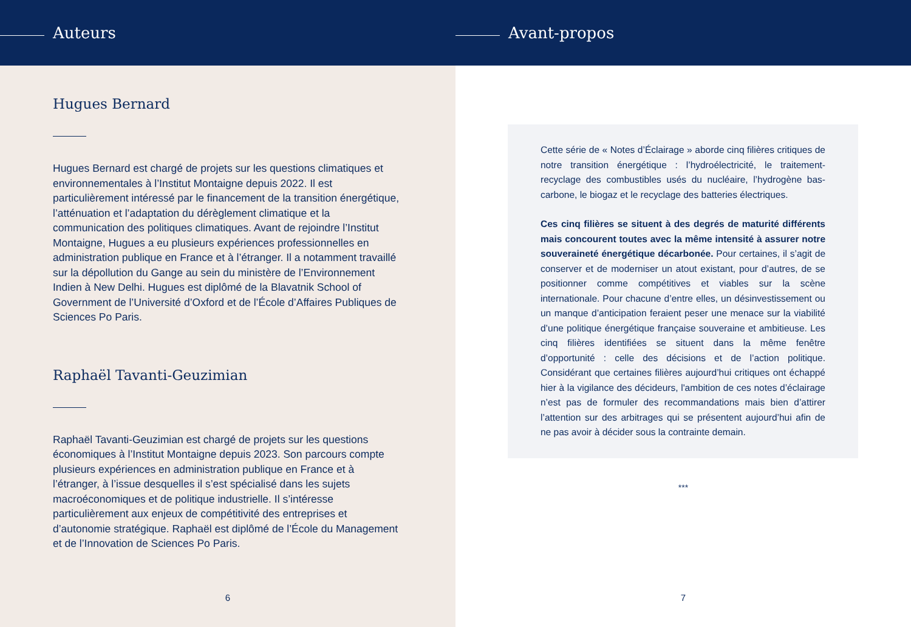Auteurs
Hugues Bernard
Hugues Bernard est chargé de projets sur les questions climatiques et environnementales à l’Institut Montaigne depuis 2022. Il est particulièrement intéressé par le financement de la transition énergétique, l’atténuation et l’adaptation du dérèglement climatique et la communication des politiques climatiques. Avant de rejoindre l’Institut Montaigne, Hugues a eu plusieurs expériences professionnelles en administration publique en France et à l’étranger. Il a notamment travaillé sur la dépollution du Gange au sein du ministère de l’Environnement Indien à New Delhi. Hugues est diplômé de la Blavatnik School of Government de l’Université d’Oxford et de l’École d’Affaires Publiques de Sciences Po Paris.
Raphaël Tavanti-Geuzimian
Raphaël Tavanti-Geuzimian est chargé de projets sur les questions économiques à l’Institut Montaigne depuis 2023. Son parcours compte plusieurs expériences en administration publique en France et à l’étranger, à l’issue desquelles il s’est spécialisé dans les sujets macroéconomiques et de politique industrielle. Il s’intéresse particulièrement aux enjeux de compétitivité des entreprises et d’autonomie stratégique. Raphaël est diplômé de l’École du Management et de l’Innovation de Sciences Po Paris.
6
Avant-propos
Cette série de « Notes d’Éclairage » aborde cinq filières critiques de notre transition énergétique : l’hydroélectricité, le traitement-recyclage des combustibles usés du nucléaire, l’hydrogène bas-carbone, le biogaz et le recyclage des batteries électriques.
Ces cinq filières se situent à des degrés de maturité différents mais concourent toutes avec la même intensité à assurer notre souveraineté énergétique décarbonée. Pour certaines, il s’agit de conserver et de moderniser un atout existant, pour d’autres, de se positionner comme compétitives et viables sur la scène internationale. Pour chacune d’entre elles, un désinvestissement ou un manque d’anticipation feraient peser une menace sur la viabilité d’une politique énergétique française souveraine et ambitieuse. Les cinq filières identifiées se situent dans la même fenêtre d’opportunité : celle des décisions et de l’action politique. Considérant que certaines filières aujourd’hui critiques ont échappé hier à la vigilance des décideurs, l'ambition de ces notes d’éclairage n’est pas de formuler des recommandations mais bien d’attirer l’attention sur des arbitrages qui se présentent aujourd’hui afin de ne pas avoir à décider sous la contrainte demain.
***
7